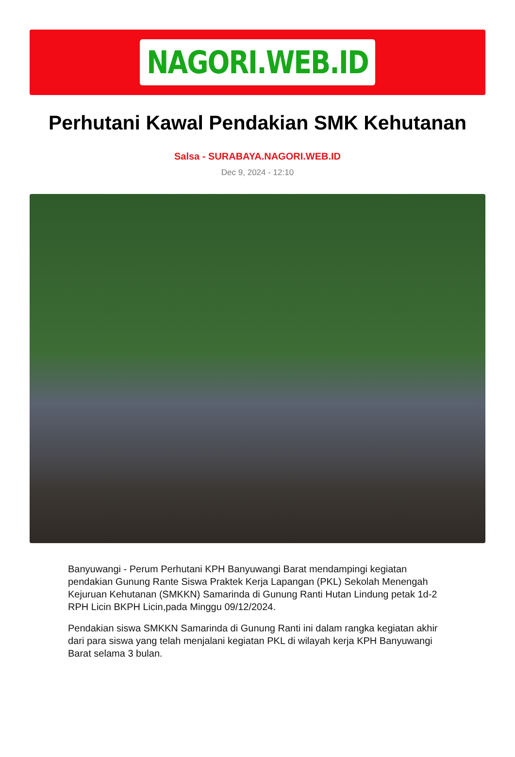NAGORI.WEB.ID
Perhutani Kawal Pendakian SMK Kehutanan
Salsa - SURABAYA.NAGORI.WEB.ID
Dec 9, 2024 - 12:10
Banyuwangi - Perum Perhutani KPH Banyuwangi Barat mendampingi kegiatan pendakian Gunung Rante Siswa Praktek Kerja Lapangan (PKL) Sekolah Menengah Kejuruan Kehutanan (SMKKN) Samarinda di Gunung Ranti Hutan Lindung petak 1d-2 RPH Licin BKPH Licin,pada Minggu 09/12/2024.
Pendakian siswa SMKKN Samarinda di Gunung Ranti ini dalam rangka kegiatan akhir dari para siswa yang telah menjalani kegiatan PKL di wilayah kerja KPH Banyuwangi Barat selama 3 bulan.